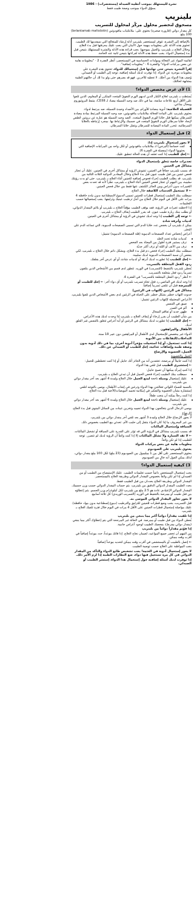نشرة للمستهلك بموجب أنظمة الصيدلة (مستحضرات) - 1986
يسوّق الدواء بموجب وصفة طبيب فقط
بلينريپ
مسحوق لتحضير محلول مركّز لمحلول للتسريب
كل مقدار دوائي (قارورة صغيرة) يحتوي على: بيلانتاماب مافودوتين (belantamab mafodotin) 100 ملغ
بالإضافة إلى النشرة، تتوفر لمستحضر بلينريپ أدلة إرشاد للمتعالج التي سيقدمها لك الطبيب. تحتوي هذه الأدلة على معلومات مهمة حول الأمان التي يجب عليك معرفتها قبل بدء العلاج وخلال العلاج بـ بلينريپ، والعمل بموجبها. يجب قراءة هذه الأدلة والنشرة للمستهلك بتمعن قبل بدء إستعمال الدواء. يجب حفظ هذه الأدلة لقراءتها بتمعن ثانية عند الحاجة.
لقائمة المواد غير الفعالة ومولدات الحساسية في المستحضر، أنظر الفقرة 2 - "معلومات هامة عن بعض مركبات الدواء" والفقرة 6 - "معلومات إضافية".
إقرأ النشرة بتمعن حتى نهايتها قبل إستعمالك للدواء. تحتوي هذه النشرة على معلومات موجزة عن الدواء. إذا توفرت لديك أسئلة إضافية، توجه إلى الطبيب أو الصيدلي.
وُصف هذا الدواء من أجلك. لا تعطيه للآخرين. فهو قد يضرهم حتى ولو بدا لك أن حالتهم الطبية مشابهة لحالتك.
1) لأي غرض مخصص الدواء؟
يُستطب بـ بلينريپ لعلاج الكبار الذين لديهم الورم النقويّ المتعدد المتكرر أو المقاوم، الذين تلقوا على الأقل أربع علاجات سابقة، بما في ذلك ضد وحيد النسيلة مضاد لـ CD38، مثبط البروتيوزوم ومعدّل مناعي.
الفصيلة العلاجية: أدوية مضادة للأورام، من الأضداد وحيدة النسيلة، ضد مرتبط لدواء.
يحتوي بلينريپ على المادة الفعالة بيلانتاماب مافودوتين، ضد وحيد النسيلة المرتبط بمادة مضادة للسرطان يمكنها قتل خلايا الورم النقويّ المتعدد. الضد وحيد النسيلة هو عبارة عن بروتين خُصّص لإيجاد خلايا سرطان الورم النقويّ المتعدد في جسمك والإرتباط بها. بمجرد إرتباطه بالخلايا السرطانية، تتحرر المادة المضادة للسرطان وتقتل خلايا السرطان.
2) قبل إستعمال الدواء
لا يجوز إستعمال بلينريپ إذا:
كنت حساساً (أليرجي) لـ بيلانتاماب مافودوتين أو لكل واحد من المركبات الإضافية التي يحتويها الدواء (مفصلة في الفقرة 6).
← إحكِ للطبيب إذا كنت تعتقد أن هذه الحالة تنطبق عليك.
تحذيرات خاصة تتعلق بإستعمال الدواء
مشاكل في العينين
قد يسبب بلينريپ جفافاً في العينين، تشوش الرؤية أو مشاكل أخرى في العينين. عليك أن تجتاز فحص عينين من قبل طبيب عيون قبل بدء العلاج وخلال المقادير الدوائية الثلاث التالية من بلينريپ. قد يطلب الطبيب إجراء فحوص إضافية للعينين أثناء العلاج بـ بلينريپ. حتى لو بدت رؤيتك سليمة، من المهم أن تجتاز فحص العينين أثناء العلاج بـ بلينريپ، نظراً لأنه قد تحدث بعض التغييرات بدون أعراض ومن الجائز الكشف عنها فقط من خلال فحص العينين.
← لا تستعمل العدسات اللاصقة خلال العلاج.
سيطلب منك الطبيب إستعمال قطرات للعينين تسمى الدموع الإصطناعية بدون مادة حافظة 4 مرات على الأقل في اليوم خلال العلاج من أجل ترطيب عينيك وتزليقها. يجب إستعمالها حسب التعليمات.
إذا لاحظت تغيرات في الرؤية، فقد يوقف الطبيب مؤقتاً العلاج بـ بلينريپ أو يلائم المقدار الدوائي، أو يطلب منك زيارة طبيب عيون. قد يقرر الطبيب إيقاف العلاج بـ بلينريپ.
← توجه إلى الطبيب إذا وجد لديك تشوش في الرؤية أو مشاكل أخرى في العينين.
كدمات وأنزفة شاذة
يمكن لـ بلينريپ أن يخفض عدد خلايا الدم التي تسمى الصفيحات الدموية، التي تساعد الدم على التخثر.
أعراض إنخفاض تعداد الصفيحات الدموية (قلة الصفيحات الدموية) تشمل:
كدمات شاذة تحت الجلد
نزف يستمر فترة أطول من المعتاد بعد الفحص
نزف من الأنف أو اللثة أو نزف أكثر جديّة
سيطلب منك الطبيب إجراء فحص دم قبل بدء العلاج، وبشكل دائم خلال العلاج بـ بلينريپ، لكي يفحص أن نسبة الصفيحات الدموية لديك سليمة.
← إحكِ للطبيب إذا تطورت لديك أنزفة أو كدمات شاذة، أو أي عرض آخر يقلقك.
ردود الفعل المتعلقة بالتسريب
يُعطى بلينريپ بالتنقيط (التسريب) في الوريد. تتطور لدى قسم من الأشخاص الذين يتلقون تسريباً ردود فعل متعلقة بالتسريب.
← أنظر "ردود الفعل المتعلقة بالتسريب" في الفقرة 4.
إذا وجد لديك في الماضي رد فعل تجاه تسريب بلينريپ أو أي دواء آخر: ← إحكِ للطبيب أو للممرضة قبل أن تتلقى تسريباً إضافياً.
مشاكل في الرئتين (التهاب في الرئتين)
حدوث التهاب خطير بشكل خطير على الحياة في الرئتين لدى بعض الأشخاص الذين تلقوا بلينريپ.
الأعراض المحتملة لإلتهاب الرئتين تشمل:
ضيق في التنفس
ألم في الصدر
ظهور جديد أو تفاقم السعال
من شأن الطبيب أن يقرر إرجاء أو إيقاف العلاج بـ بلينريپ إذا وجدت لديك هذه الأعراض.
← إحكِ للطبيب إذا تطورت لديك مشاكل في الرئتين أو أية أعراض تتعلق بالتنفس تثير القلق لديك.
الأطفال والمراهقون
الدواء غير مخصص للإستعمال لدى الأطفال أو المراهقين دون عمر 18 سنة.
التداخلات/التفاعلات بين الأدوية
إذا كنت تستعمل، أو إذا استعملت مؤخراً أدوية أخرى، بما في ذلك أدوية بدون وصفة طبية وإضافات غذائية، إحكِ للطبيب أو الصيدلي عن ذلك.
الحمل، الخصوبة والإرضاع
الحمل والخصوبة
إذا كنت حاملاً أو مرضعة، تعتقدين أنه من الجائز أنك حامل أو إذا كنت تخططين للحمل:
← إستشيري الطبيب قبل تلقي هذا الدواء.
إذا كنتِ إمرأة يمكنها أن تصبح حامل:
سيطلب منك الطبيب إجراء فحص الحمل قبل أن تبدئي العلاج بـ بلينريپ.
عليك إستعمال وسيلة ناجعة لمنع الحمل خلال العلاج ولمدة 4 أشهر بعد آخر مقدار دوائي من بلينريپ.
بالنسبة للنساء اللواتي تتعالجن بهذا الدواء وترغبن في إنجاب الأطفال، يوصى بالتوجه لتلقي إستشارة بشأن الخصوبة والتفكير في إمكانية تجميد البويضات/الأجنة قبل بدء العلاج.
إذا كنت رجلاً يمكنه أن ينجب طفلاً:
عليك إستعمال وسيلة ناجعة لمنع الحمل خلال العلاج ولمدة 6 أشهر بعد آخر مقدار دوائي من بلينريپ.
يوصى الرجال الذين يتعالجون بهذا الدواء تجميد وتخزين عينات من السائل المنوي قبل بدء العلاج.
الإرضاع
لا يجوز الإرضاع خلال العلاج ولمدة 3 أشهر بعد تلقي آخر مقدار دوائي من بلينريپ.
من غير المعروف ما إذا كان الدواء ينتقل إلى حليب الأم. تحدثي مع الطبيب بخصوص ذلك.
السياقة وإستعمال الماكنات
قد يسبب بلينريپ مشاكل في الرؤية التي قد تؤثر على القدرة على السياقة أو تشغيل الماكنات.
← لا تقد السيارة ولا تشغّل الماكنات إلا إذا كنت واثقاً أن الرؤية لديك لم تتضرر. توجه للطبيب إذا لم تكن واثقاً.
معلومات هامة عن بعض مركبات الدواء
يحتوي بلينريپ على الصوديوم
يحتوي المستحضر على أقل من 1 ميليمول من الصوديوم (23 ملغ) لكل 100 ملغ مقدار دوائي، لذلك يمكن القول أنه خالٍ من الصوديوم.
3) كيفية إستعمال الدواء؟
يجب إستعمال المستحضر دائماً حسب تعليمات الطبيب. عليك الإستيضاح من الطبيب أو من الصيدلي إذا لم تكن واثقاً بخصوص المقدار الدوائي وطريقة العلاج بالمستحضر.
المقدار الدوائي وطريقة العلاج يحددان من قبل الطبيب فقط.
يحدد الطبيب المقدار الدوائي الدقيق من بلينريپ. يتم حساب المقدار الدوائي حسب وزن جسمك.
المقدار الدوائي الإعتيادي عادة هو 2.5 ملغ من بلينريپ لكل كيلوغرام وزن الجسم. يتم إعطاؤه من قبل طبيب أو ممرضة بالتنقيط في الوريد (التسريب الوريدي) كل ثلاثة أسابيع.
لا يجوز تجاوز المقدار الدوائي الموصى به.
قبل التسريب، يجب وضع قطرات للعينين للتزليق والترطيب (دموع إصطناعية بدون مواد حافظة). عليك مواصلة إستعمال قطرات العينين على الأقل 4 مرات في اليوم خلال فترة تلقيك العلاج بـ بلينريپ.
إذا تلقيت مقداراً دوائياً أكبر مما ينبغي من بلينريپ
يُعطى الدواء من قبل طبيب أو ممرضة. في الحالة غير المرجحة التي يتم إعطاؤك أكثر مما ينبغي (مقدار دوائي مفرط)، يفحصك الطبيب لوجود أعراض جانبية.
إذا فوّتم مقداراً دوائياً من بلينريپ
من المهم أن تحضر جميع المواعيد، لضمان نجاح العلاج. إذا فاتك موعداً، حدد موعداً إضافياً في أقرب وقت ممكن.
← إتصل بالطبيب أو بالمستشفى في أقرب وقت ممكن لتحديد موعداً إضافياً.
يجب المواظبة على العلاج حسب توصية الطبيب.
لا يجوز إستعمال أدوية في العتمة! يجب تشخيص طابع الدواء والتأكد من المقدار الدوائي في كل مرة تستعمل فيها دواء. ضع النظارات الطبية إذا لزم الأمر ذلك.
إذا توفرت لديك أسئلة إضافية حول إستعمال هذا الدواء، إستشر الطبيب أو الصيدلي.